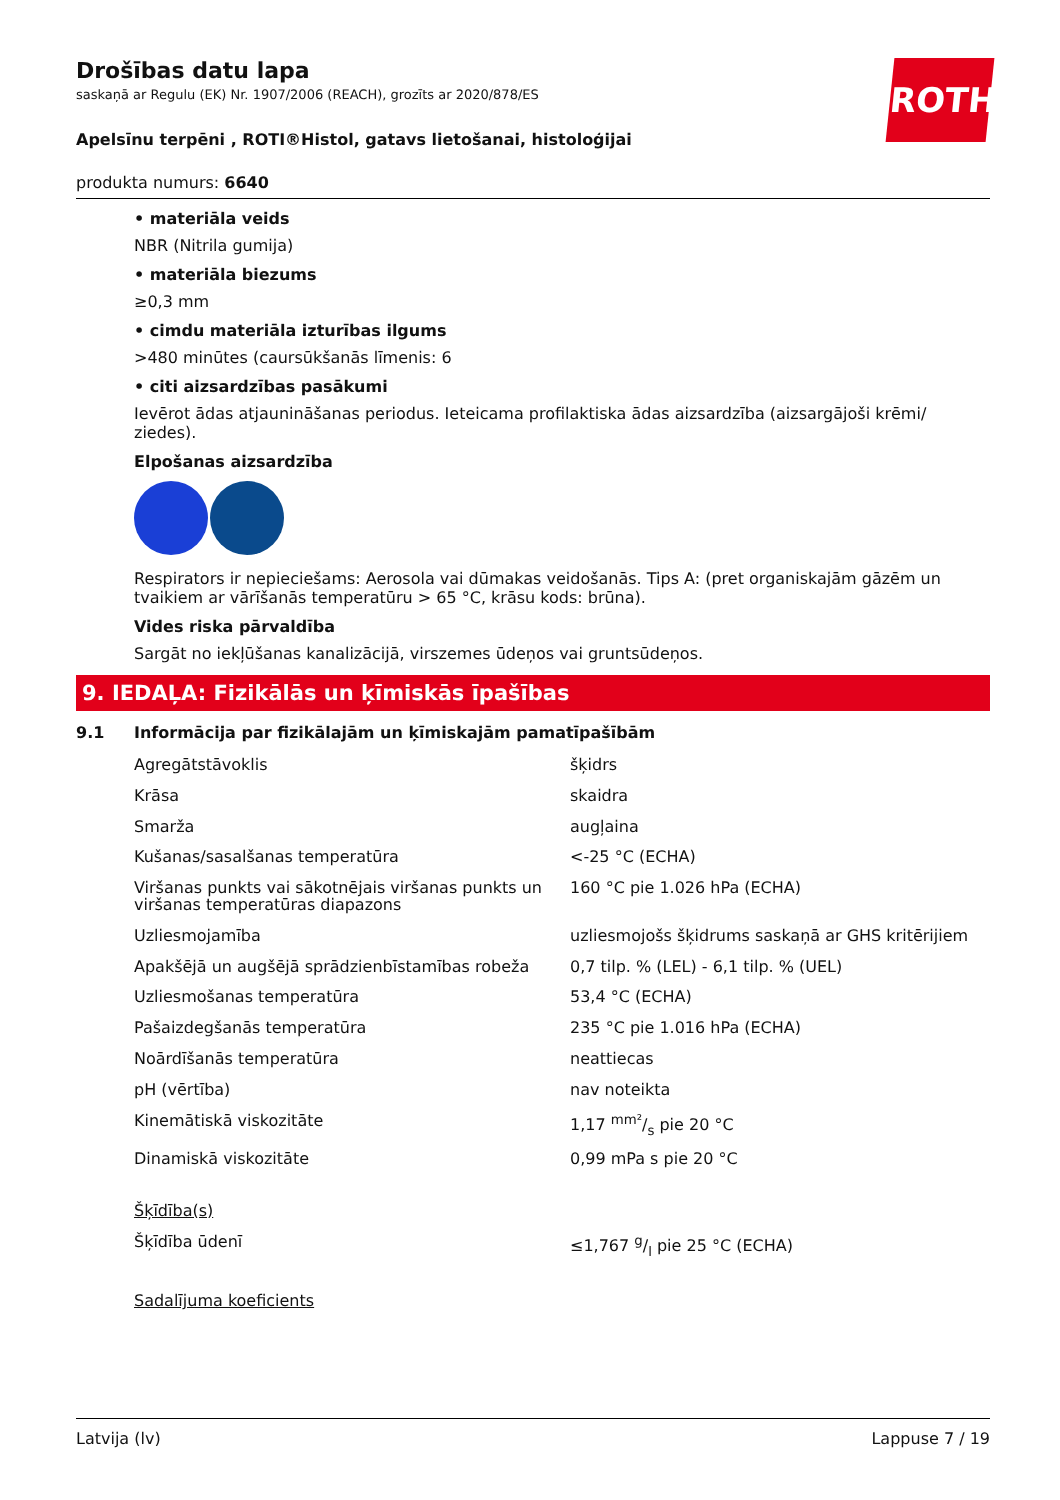ROTH
Drošības datu lapa
saskaņā ar Regulu (EK) Nr. 1907/2006 (REACH), grozīts ar 2020/878/ES
Apelsīnu terpēni , ROTI®Histol, gatavs lietošanai, histoloģijai
produkta numurs: 6640
• materiāla veids
NBR (Nitrila gumija)
• materiāla biezums
≥0,3 mm
• cimdu materiāla izturības ilgums
>480 minūtes (caursūkšanās līmenis: 6
• citi aizsardzības pasākumi
Ievērot ādas atjaunināšanas periodus. Ieteicama profilaktiska ādas aizsardzība (aizsargājoši krēmi/ ziedes).
Elpošanas aizsardzība
Respirators ir nepieciešams: Aerosola vai dūmakas veidošanās. Tips A: (pret organiskajām gāzēm un tvaikiem ar vārīšanās temperatūru > 65 °C, krāsu kods: brūna).
Vides riska pārvaldība
Sargāt no iekļūšanas kanalizācijā, virszemes ūdeņos vai gruntsūdeņos.
9. IEDAĻA: Fizikālās un ķīmiskās īpašības
9.1 Informācija par fizikālajām un ķīmiskajām pamatīpašībām
| Agregātstāvoklis | šķidrs |
| Krāsa | skaidra |
| Smarža | augļaina |
| Kušanas/sasalšanas temperatūra | <-25 °C (ECHA) |
| Viršanas punkts vai sākotnējais viršanas punkts un viršanas temperatūras diapazons | 160 °C pie 1.026 hPa (ECHA) |
| Uzliesmojamība | uzliesmojošs šķidrums saskaņā ar GHS kritērijiem |
| Apakšējā un augšējā sprādzienbīstamības robeža | 0,7 tilp. % (LEL) - 6,1 tilp. % (UEL) |
| Uzliesmošanas temperatūra | 53,4 °C (ECHA) |
| Pašaizdegšanās temperatūra | 235 °C pie 1.016 hPa (ECHA) |
| Noārdīšanās temperatūra | neattiecas |
| pH (vērtība) | nav noteikta |
| Kinemātiskā viskozitāte | 1,17 mm²/s pie 20 °C |
| Dinamiskā viskozitāte | 0,99 mPa s pie 20 °C |
| Šķīdība(s) | |
| Šķīdība ūdenī | ≤1,767 g/l pie 25 °C (ECHA) |
| Sadalījuma koeficients | |
Latvija (lv) Lappuse 7 / 19